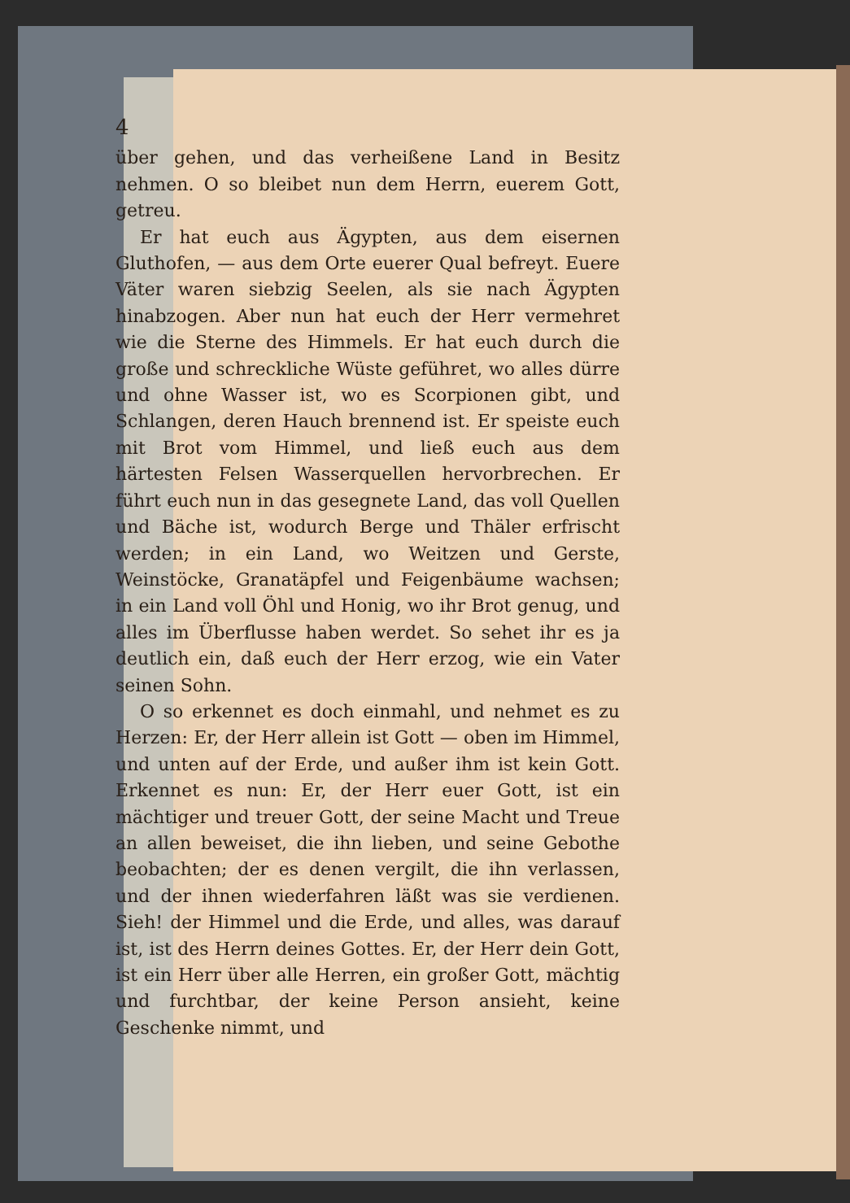4
über gehen, und das verheißene Land in Besitz nehmen. O so bleibet nun dem Herrn, euerem Gott, getreu.
Er hat euch aus Ägypten, aus dem eisernen Gluthofen, — aus dem Orte euerer Qual befreyt. Euere Väter waren siebzig Seelen, als sie nach Ägypten hinabzogen. Aber nun hat euch der Herr vermehret wie die Sterne des Himmels. Er hat euch durch die große und schreckliche Wüste geführet, wo alles dürre und ohne Wasser ist, wo es Scorpionen gibt, und Schlangen, deren Hauch brennend ist. Er speiste euch mit Brot vom Himmel, und ließ euch aus dem härtesten Felsen Wasserquellen hervorbrechen. Er führt euch nun in das gesegnete Land, das voll Quellen und Bäche ist, wodurch Berge und Thäler erfrischt werden; in ein Land, wo Weitzen und Gerste, Weinstöcke, Granatäpfel und Feigenbäume wachsen; in ein Land voll Öhl und Honig, wo ihr Brot genug, und alles im Überflusse haben werdet. So sehet ihr es ja deutlich ein, daß euch der Herr erzog, wie ein Vater seinen Sohn.
O so erkennet es doch einmahl, und nehmet es zu Herzen: Er, der Herr allein ist Gott — oben im Himmel, und unten auf der Erde, und außer ihm ist kein Gott. Erkennet es nun: Er, der Herr euer Gott, ist ein mächtiger und treuer Gott, der seine Macht und Treue an allen beweiset, die ihn lieben, und seine Gebothe beobachten; der es denen vergilt, die ihn verlassen, und der ihnen wiederfahren läßt was sie verdienen. Sieh! der Himmel und die Erde, und alles, was darauf ist, ist des Herrn deines Gottes. Er, der Herr dein Gott, ist ein Herr über alle Herren, ein großer Gott, mächtig und furchtbar, der keine Person ansieht, keine Geschenke nimmt, und